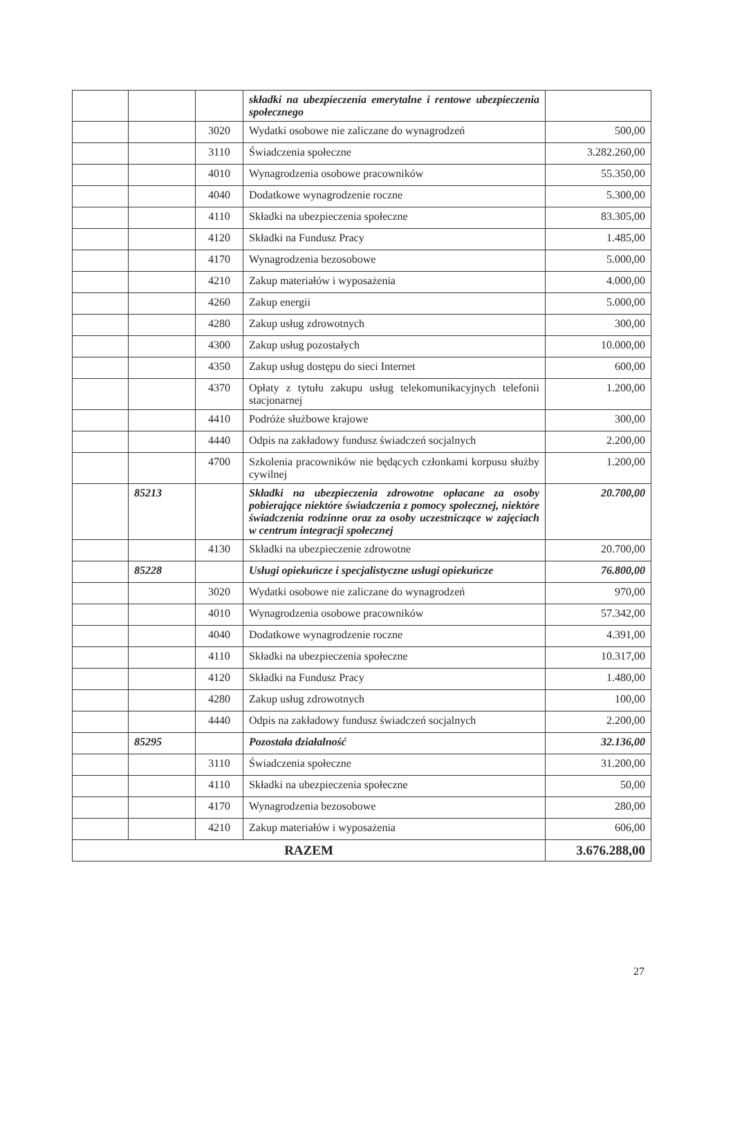| | | | składki na ubezpieczenia emerytalne i rentowe ubezpieczenia społecznego | |
| | | 3020 | Wydatki osobowe nie zaliczane do wynagrodzeń | 500,00 |
| | | 3110 | Świadczenia społeczne | 3.282.260,00 |
| | | 4010 | Wynagrodzenia osobowe pracowników | 55.350,00 |
| | | 4040 | Dodatkowe wynagrodzenie roczne | 5.300,00 |
| | | 4110 | Składki na ubezpieczenia społeczne | 83.305,00 |
| | | 4120 | Składki na Fundusz Pracy | 1.485,00 |
| | | 4170 | Wynagrodzenia bezosobowe | 5.000,00 |
| | | 4210 | Zakup materiałów i wyposażenia | 4.000,00 |
| | | 4260 | Zakup energii | 5.000,00 |
| | | 4280 | Zakup usług zdrowotnych | 300,00 |
| | | 4300 | Zakup usług pozostałych | 10.000,00 |
| | | 4350 | Zakup usług dostępu do sieci Internet | 600,00 |
| | | 4370 | Opłaty z tytułu zakupu usług telekomunikacyjnych telefonii stacjonarnej | 1.200,00 |
| | | 4410 | Podróże służbowe krajowe | 300,00 |
| | | 4440 | Odpis na zakładowy fundusz świadczeń socjalnych | 2.200,00 |
| | | 4700 | Szkolenia pracowników nie będących członkami korpusu służby cywilnej | 1.200,00 |
| | 85213 | | Składki na ubezpieczenia zdrowotne opłacane za osoby pobierające niektóre świadczenia z pomocy społecznej, niektóre świadczenia rodzinne oraz za osoby uczestniczące w zajęciach w centrum integracji społecznej | 20.700,00 |
| | | 4130 | Składki na ubezpieczenie zdrowotne | 20.700,00 |
| | 85228 | | Usługi opiekuńcze i specjalistyczne usługi opiekuńcze | 76.800,00 |
| | | 3020 | Wydatki osobowe nie zaliczane do wynagrodzeń | 970,00 |
| | | 4010 | Wynagrodzenia osobowe pracowników | 57.342,00 |
| | | 4040 | Dodatkowe wynagrodzenie roczne | 4.391,00 |
| | | 4110 | Składki na ubezpieczenia społeczne | 10.317,00 |
| | | 4120 | Składki na Fundusz Pracy | 1.480,00 |
| | | 4280 | Zakup usług zdrowotnych | 100,00 |
| | | 4440 | Odpis na zakładowy fundusz świadczeń socjalnych | 2.200,00 |
| | 85295 | | Pozostała działalność | 32.136,00 |
| | | 3110 | Świadczenia społeczne | 31.200,00 |
| | | 4110 | Składki na ubezpieczenia społeczne | 50,00 |
| | | 4170 | Wynagrodzenia bezosobowe | 280,00 |
| | | 4210 | Zakup materiałów i wyposażenia | 606,00 |
| RAZEM | | | | 3.676.288,00 |
27